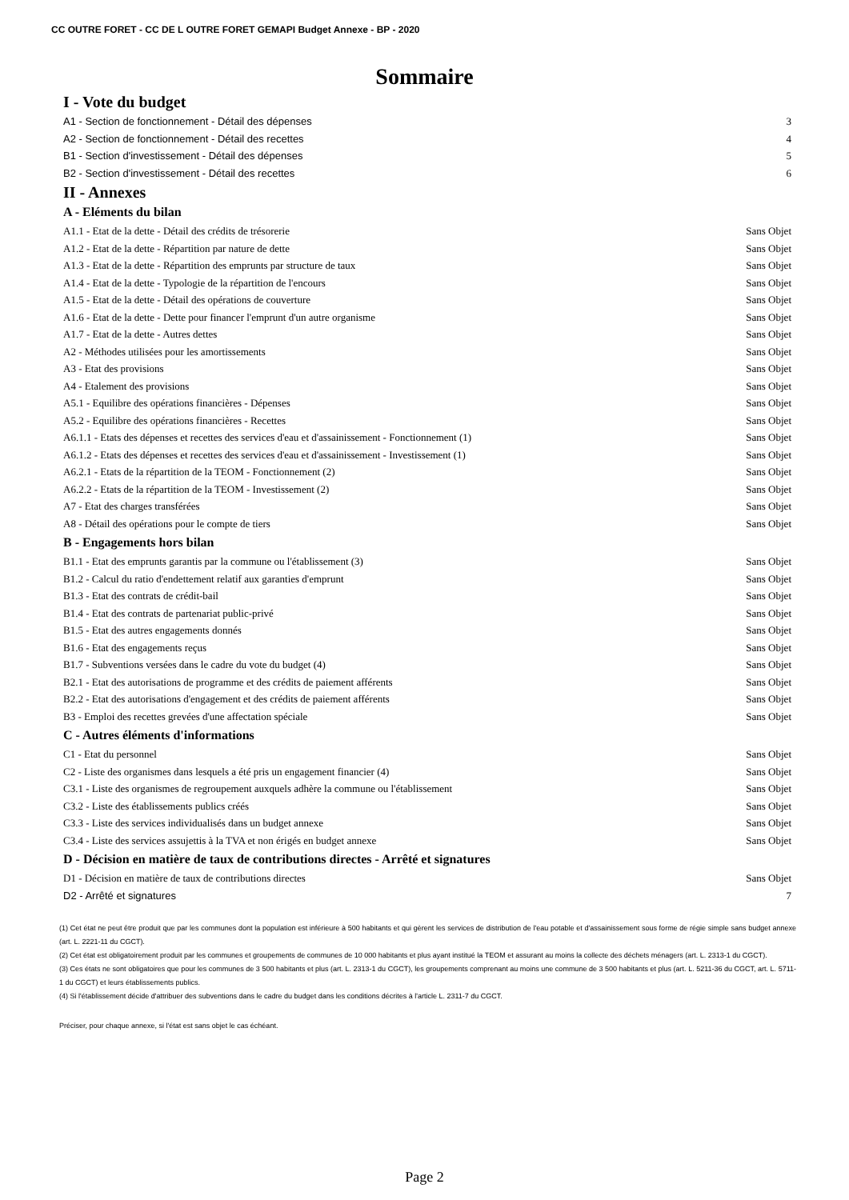CC OUTRE FORET - CC DE L OUTRE FORET GEMAPI Budget Annexe - BP - 2020
Sommaire
I - Vote du budget
A1 - Section de fonctionnement - Détail des dépenses 3
A2 - Section de fonctionnement - Détail des recettes 4
B1 - Section d'investissement - Détail des dépenses 5
B2 - Section d'investissement - Détail des recettes 6
II - Annexes
A - Eléments du bilan
A1.1 - Etat de la dette - Détail des crédits de trésorerie Sans Objet
A1.2 - Etat de la dette - Répartition par nature de dette Sans Objet
A1.3 - Etat de la dette - Répartition des emprunts par structure de taux Sans Objet
A1.4 - Etat de la dette - Typologie de la répartition de l'encours Sans Objet
A1.5 - Etat de la dette - Détail des opérations de couverture Sans Objet
A1.6 - Etat de la dette - Dette pour financer l'emprunt d'un autre organisme Sans Objet
A1.7 - Etat de la dette - Autres dettes Sans Objet
A2 - Méthodes utilisées pour les amortissements Sans Objet
A3 - Etat des provisions Sans Objet
A4 - Etalement des provisions Sans Objet
A5.1 - Equilibre des opérations financières - Dépenses Sans Objet
A5.2 - Equilibre des opérations financières - Recettes Sans Objet
A6.1.1 - Etats des dépenses et recettes des services d'eau et d'assainissement - Fonctionnement (1) Sans Objet
A6.1.2 - Etats des dépenses et recettes des services d'eau et d'assainissement - Investissement (1) Sans Objet
A6.2.1 - Etats de la répartition de la TEOM - Fonctionnement (2) Sans Objet
A6.2.2 - Etats de la répartition de la TEOM - Investissement (2) Sans Objet
A7 - Etat des charges transférées Sans Objet
A8 - Détail des opérations pour le compte de tiers Sans Objet
B - Engagements hors bilan
B1.1 - Etat des emprunts garantis par la commune ou l'établissement (3) Sans Objet
B1.2 - Calcul du ratio d'endettement relatif aux garanties d'emprunt Sans Objet
B1.3 - Etat des contrats de crédit-bail Sans Objet
B1.4 - Etat des contrats de partenariat public-privé Sans Objet
B1.5 - Etat des autres engagements donnés Sans Objet
B1.6 - Etat des engagements reçus Sans Objet
B1.7 - Subventions versées dans le cadre du vote du budget (4) Sans Objet
B2.1 - Etat des autorisations de programme et des crédits de paiement afférents Sans Objet
B2.2 - Etat des autorisations d'engagement et des crédits de paiement afférents Sans Objet
B3 - Emploi des recettes grevées d'une affectation spéciale Sans Objet
C - Autres éléments d'informations
C1 - Etat du personnel Sans Objet
C2 - Liste des organismes dans lesquels a été pris un engagement financier (4) Sans Objet
C3.1 - Liste des organismes de regroupement auxquels adhère la commune ou l'établissement Sans Objet
C3.2 - Liste des établissements publics créés Sans Objet
C3.3 - Liste des services individualisés dans un budget annexe Sans Objet
C3.4 - Liste des services assujettis à la TVA et non érigés en budget annexe Sans Objet
D - Décision en matière de taux de contributions directes - Arrêté et signatures
D1 - Décision en matière de taux de contributions directes Sans Objet
D2 - Arrêté et signatures 7
(1) Cet état ne peut être produit que par les communes dont la population est inférieure à 500 habitants et qui gèrent les services de distribution de l'eau potable et d'assainissement sous forme de régie simple sans budget annexe (art. L. 2221-11 du CGCT).
(2) Cet état est obligatoirement produit par les communes et groupements de communes de 10 000 habitants et plus ayant institué la TEOM et assurant au moins la collecte des déchets ménagers (art. L. 2313-1 du CGCT).
(3) Ces états ne sont obligatoires que pour les communes de 3 500 habitants et plus (art. L. 2313-1 du CGCT), les groupements comprenant au moins une commune de 3 500 habitants et plus (art. L. 5211-36 du CGCT, art. L. 5711-1 du CGCT) et leurs établissements publics.
(4) Si l'établissement décide d'attribuer des subventions dans le cadre du budget dans les conditions décrites à l'article L. 2311-7 du CGCT.
Préciser, pour chaque annexe, si l'état est sans objet le cas échéant.
Page 2